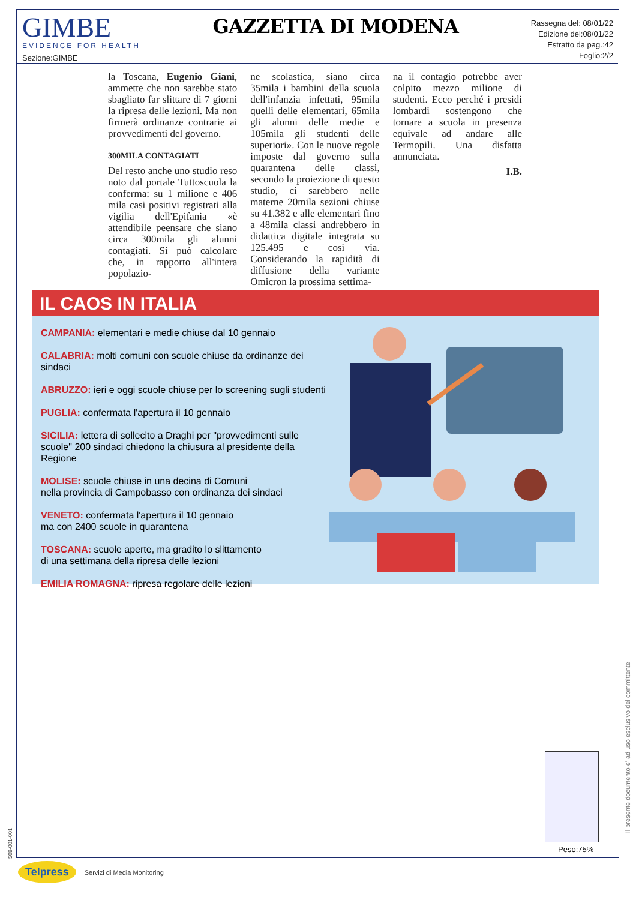GIMBE
EVIDENCE FOR HEALTH
Sezione:GIMBE
GAZZETTA DI MODENA
Rassegna del: 08/01/22
Edizione del:08/01/22
Estratto da pag.:42
Foglio:2/2
la Toscana, Eugenio Giani, ammette che non sarebbe stato sbagliato far slittare di 7 giorni la ripresa delle lezioni. Ma non firmerà ordinanze contrarie ai provvedimenti del governo.
300MILA CONTAGIATI
Del resto anche uno studio reso noto dal portale Tuttoscuola la conferma: su 1 milione e 406 mila casi positivi registrati alla vigilia dell'Epifania «è attendibile peensare che siano circa 300mila gli alunni contagiati. Si può calcolare che, in rapporto all'intera popolazio-
ne scolastica, siano circa 35mila i bambini della scuola dell'infanzia infettati, 95mila quelli delle elementari, 65mila gli alunni delle medie e 105mila gli studenti delle superiori». Con le nuove regole imposte dal governo sulla quarantena delle classi, secondo la proiezione di questo studio, ci sarebbero nelle materne 20mila sezioni chiuse su 41.382 e alle elementari fino a 48mila classi andrebbero in didattica digitale integrata su 125.495 e così via. Considerando la rapidità di diffusione della variante Omicron la prossima settima-
na il contagio potrebbe aver colpito mezzo milione di studenti. Ecco perché i presidi lombardi sostengono che tornare a scuola in presenza equivale ad andare alle Termopili. Una disfatta annunciata.
I.B.
IL CAOS IN ITALIA
CAMPANIA: elementari e medie chiuse dal 10 gennaio
CALABRIA: molti comuni con scuole chiuse da ordinanze dei sindaci
ABRUZZO: ieri e oggi scuole chiuse per lo screening sugli studenti
PUGLIA: confermata l'apertura il 10 gennaio
SICILIA: lettera di sollecito a Draghi per "provvedimenti sulle scuole" 200 sindaci chiedono la chiusura al presidente della Regione
MOLISE: scuole chiuse in una decina di Comuni
nella provincia di Campobasso con ordinanza dei sindaci
VENETO: confermata l'apertura il 10 gennaio
ma con 2400 scuole in quarantena
TOSCANA: scuole aperte, ma gradito lo slittamento
di una settimana della ripresa delle lezioni
EMILIA ROMAGNA: ripresa regolare delle lezioni
Peso:75%
Il presente documento e' ad uso esclusivo del committente.
508-001-001
Telpress Servizi di Media Monitoring